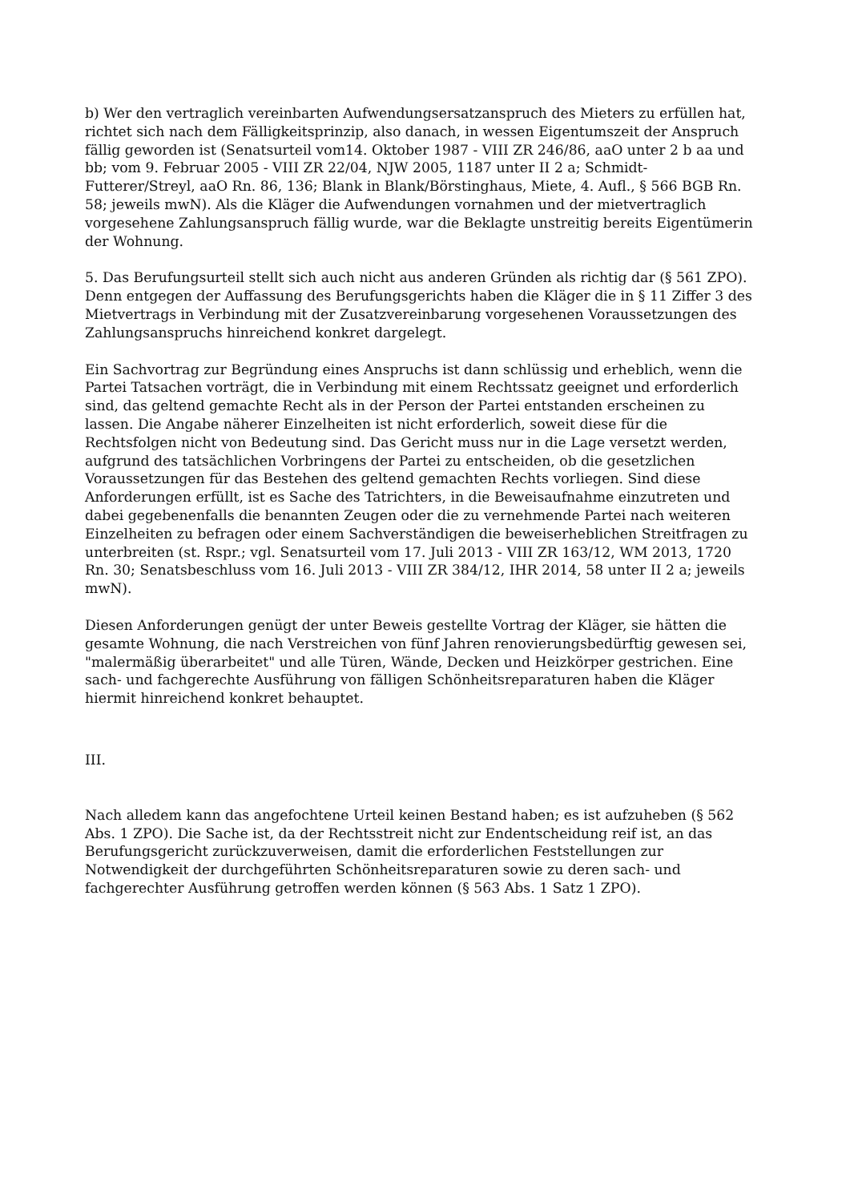b) Wer den vertraglich vereinbarten Aufwendungsersatzanspruch des Mieters zu erfüllen hat, richtet sich nach dem Fälligkeitsprinzip, also danach, in wessen Eigentumszeit der Anspruch fällig geworden ist (Senatsurteil vom14. Oktober 1987 - VIII ZR 246/86, aaO unter 2 b aa und bb; vom 9. Februar 2005 - VIII ZR 22/04, NJW 2005, 1187 unter II 2 a; Schmidt-Futterer/Streyl, aaO Rn. 86, 136; Blank in Blank/Börstinghaus, Miete, 4. Aufl., § 566 BGB Rn. 58; jeweils mwN). Als die Kläger die Aufwendungen vornahmen und der mietvertraglich vorgesehene Zahlungsanspruch fällig wurde, war die Beklagte unstreitig bereits Eigentümerin der Wohnung.
5. Das Berufungsurteil stellt sich auch nicht aus anderen Gründen als richtig dar (§ 561 ZPO). Denn entgegen der Auffassung des Berufungsgerichts haben die Kläger die in § 11 Ziffer 3 des Mietvertrags in Verbindung mit der Zusatzvereinbarung vorgesehenen Voraussetzungen des Zahlungsanspruchs hinreichend konkret dargelegt.
Ein Sachvortrag zur Begründung eines Anspruchs ist dann schlüssig und erheblich, wenn die Partei Tatsachen vorträgt, die in Verbindung mit einem Rechtssatz geeignet und erforderlich sind, das geltend gemachte Recht als in der Person der Partei entstanden erscheinen zu lassen. Die Angabe näherer Einzelheiten ist nicht erforderlich, soweit diese für die Rechtsfolgen nicht von Bedeutung sind. Das Gericht muss nur in die Lage versetzt werden, aufgrund des tatsächlichen Vorbringens der Partei zu entscheiden, ob die gesetzlichen Voraussetzungen für das Bestehen des geltend gemachten Rechts vorliegen. Sind diese Anforderungen erfüllt, ist es Sache des Tatrichters, in die Beweisaufnahme einzutreten und dabei gegebenenfalls die benannten Zeugen oder die zu vernehmende Partei nach weiteren Einzelheiten zu befragen oder einem Sachverständigen die beweiserheblichen Streitfragen zu unterbreiten (st. Rspr.; vgl. Senatsurteil vom 17. Juli 2013 - VIII ZR 163/12, WM 2013, 1720 Rn. 30; Senatsbeschluss vom 16. Juli 2013 - VIII ZR 384/12, IHR 2014, 58 unter II 2 a; jeweils mwN).
Diesen Anforderungen genügt der unter Beweis gestellte Vortrag der Kläger, sie hätten die gesamte Wohnung, die nach Verstreichen von fünf Jahren renovierungsbedürftig gewesen sei, "malermäßig überarbeitet" und alle Türen, Wände, Decken und Heizkörper gestrichen. Eine sach- und fachgerechte Ausführung von fälligen Schönheitsreparaturen haben die Kläger hiermit hinreichend konkret behauptet.
III.
Nach alledem kann das angefochtene Urteil keinen Bestand haben; es ist aufzuheben (§ 562 Abs. 1 ZPO). Die Sache ist, da der Rechtsstreit nicht zur Endentscheidung reif ist, an das Berufungsgericht zurückzuverweisen, damit die erforderlichen Feststellungen zur Notwendigkeit der durchgeführten Schönheitsreparaturen sowie zu deren sach- und fachgerechter Ausführung getroffen werden können (§ 563 Abs. 1 Satz 1 ZPO).